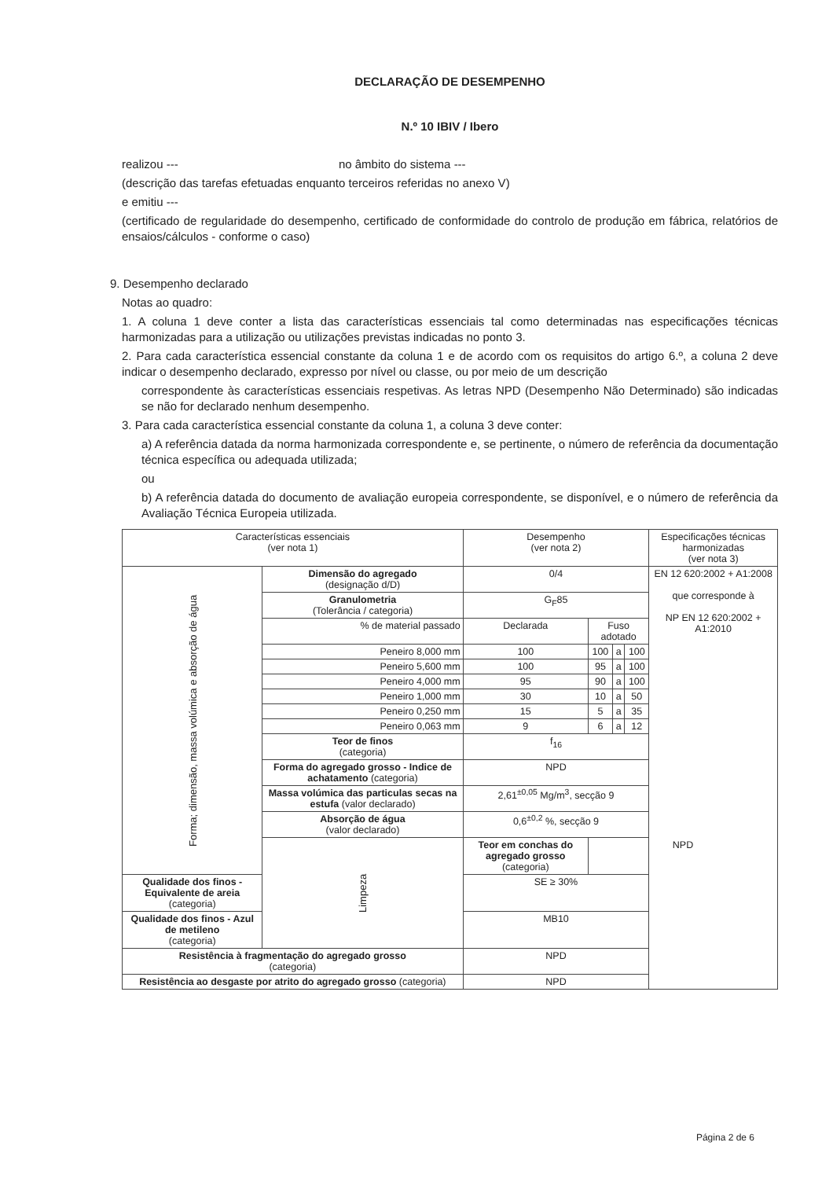DECLARAÇÃO DE DESEMPENHO
N.º 10 IBIV / Ibero
realizou --- no âmbito do sistema ---
(descrição das tarefas efetuadas enquanto terceiros referidas no anexo V)
e emitiu ---
(certificado de regularidade do desempenho, certificado de conformidade do controlo de produção em fábrica, relatórios de ensaios/cálculos - conforme o caso)
9. Desempenho declarado
Notas ao quadro:
1. A coluna 1 deve conter a lista das características essenciais tal como determinadas nas especificações técnicas harmonizadas para a utilização ou utilizações previstas indicadas no ponto 3.
2. Para cada característica essencial constante da coluna 1 e de acordo com os requisitos do artigo 6.º, a coluna 2 deve indicar o desempenho declarado, expresso por nível ou classe, ou por meio de um descrição
correspondente às características essenciais respetivas. As letras NPD (Desempenho Não Determinado) são indicadas se não for declarado nenhum desempenho.
3. Para cada característica essencial constante da coluna 1, a coluna 3 deve conter:
a) A referência datada da norma harmonizada correspondente e, se pertinente, o número de referência da documentação técnica específica ou adequada utilizada;
ou
b) A referência datada do documento de avaliação europeia correspondente, se disponível, e o número de referência da Avaliação Técnica Europeia utilizada.
| Características essenciais (ver nota 1) | | Desempenho (ver nota 2) | | | | Especificações técnicas harmonizadas (ver nota 3) |
| --- | --- | --- | --- | --- | --- | --- |
| Forma; dimensão, massa volúmica e absorção de água | Dimensão do agregado (designação d/D) | 0/4 | | | | EN 12 620:2002 + A1:2008 que corresponde à NP EN 12 620:2002 + A1:2010 |
| | Granulometria (Tolerância / categoria) | G<sub>F</sub>85 | | | | |
| | % de material passado | Declarada | Fuso adotado | | | |
| | Peneiro 8,000 mm | 100 | 100 | a | 100 | |
| | Peneiro 5,600 mm | 100 | 95 | a | 100 | |
| | Peneiro 4,000 mm | 95 | 90 | a | 100 | |
| | Peneiro 1,000 mm | 30 | 10 | a | 50 | |
| | Peneiro 0,250 mm | 15 | 5 | a | 35 | |
| | Peneiro 0,063 mm | 9 | 6 | a | 12 | |
| | Teor de finos (categoria) | f<sub>16</sub> | | | | |
| | Forma do agregado grosso - Indice de achatamento (categoria) | NPD | | | | |
| | Massa volúmica das particulas secas na estufa (valor declarado) | 2,61<sup>±0,05</sup> Mg/m<sup>3</sup>, secção 9 | | | | |
| | Absorção de água (valor declarado) | 0,6<sup>±0,2</sup> %, secção 9 | | | | |
| | Limpeza | Teor em conchas do agregado grosso (categoria) | NPD | | | |
| Qualidade dos finos - Equivalente de areia (categoria) | | SE ≥ 30% | | | | |
| Qualidade dos finos - Azul de metileno (categoria) | | MB10 | | | | |
| Resistência à fragmentação do agregado grosso (categoria) | | NPD | | | | |
| Resistência ao desgaste por atrito do agregado grosso (categoria) | | NPD | | | | |
Página 2 de 6